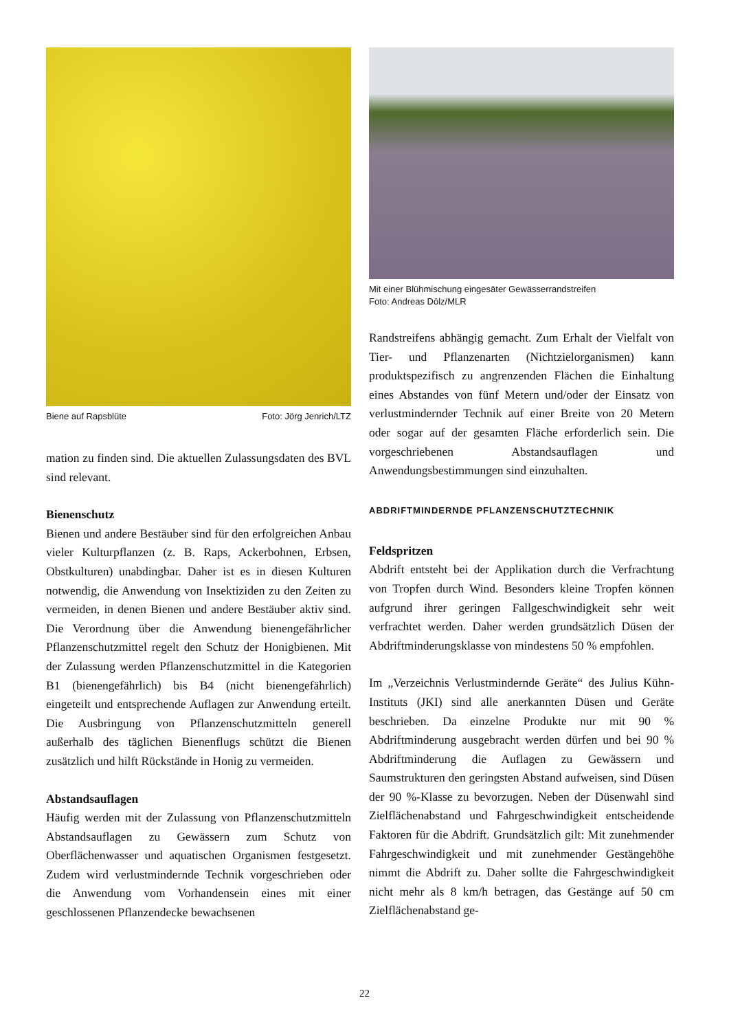Biene auf Rapsblüte Foto: Jörg Jenrich/LTZ
mation zu finden sind. Die aktuellen Zulassungsdaten des BVL sind relevant.
Bienenschutz
Bienen und andere Bestäuber sind für den erfolgreichen Anbau vieler Kulturpflanzen (z. B. Raps, Ackerbohnen, Erbsen, Obstkulturen) unabdingbar. Daher ist es in diesen Kulturen notwendig, die Anwendung von Insektiziden zu den Zeiten zu vermeiden, in denen Bienen und andere Bestäuber aktiv sind. Die Verordnung über die Anwendung bienengefährlicher Pflanzenschutzmittel regelt den Schutz der Honigbienen. Mit der Zulassung werden Pflanzenschutzmittel in die Kategorien B1 (bienengefährlich) bis B4 (nicht bienengefährlich) eingeteilt und entsprechende Auflagen zur Anwendung erteilt. Die Ausbringung von Pflanzenschutzmitteln generell außerhalb des täglichen Bienenflugs schützt die Bienen zusätzlich und hilft Rückstände in Honig zu vermeiden.
Abstandsauflagen
Häufig werden mit der Zulassung von Pflanzenschutzmitteln Abstandsauflagen zu Gewässern zum Schutz von Oberflächenwasser und aquatischen Organismen festgesetzt. Zudem wird verlustmindernde Technik vorgeschrieben oder die Anwendung vom Vorhandensein eines mit einer geschlossenen Pflanzendecke bewachsenen
Mit einer Blühmischung eingesäter Gewässerrandstreifen
Foto: Andreas Dölz/MLR
Randstreifens abhängig gemacht. Zum Erhalt der Vielfalt von Tier- und Pflanzenarten (Nichtzielorganismen) kann produktspezifisch zu angrenzenden Flächen die Einhaltung eines Abstandes von fünf Metern und/oder der Einsatz von verlustmindernder Technik auf einer Breite von 20 Metern oder sogar auf der gesamten Fläche erforderlich sein. Die vorgeschriebenen Abstandsauflagen und Anwendungsbestimmungen sind einzuhalten.
ABDRIFTMINDERNDE PFLANZENSCHUTZTECHNIK
Feldspritzen
Abdrift entsteht bei der Applikation durch die Verfrachtung von Tropfen durch Wind. Besonders kleine Tropfen können aufgrund ihrer geringen Fallgeschwindigkeit sehr weit verfrachtet werden. Daher werden grundsätzlich Düsen der Abdriftminderungsklasse von mindestens 50 % empfohlen.
Im „Verzeichnis Verlustmindernde Geräte“ des Julius Kühn-Instituts (JKI) sind alle anerkannten Düsen und Geräte beschrieben. Da einzelne Produkte nur mit 90 % Abdriftminderung ausgebracht werden dürfen und bei 90 % Abdriftminderung die Auflagen zu Gewässern und Saumstrukturen den geringsten Abstand aufweisen, sind Düsen der 90 %-Klasse zu bevorzugen. Neben der Düsenwahl sind Zielflächenabstand und Fahrgeschwindigkeit entscheidende Faktoren für die Abdrift. Grundsätzlich gilt: Mit zunehmender Fahrgeschwindigkeit und mit zunehmender Gestängehöhe nimmt die Abdrift zu. Daher sollte die Fahrgeschwindigkeit nicht mehr als 8 km/h betragen, das Gestänge auf 50 cm Zielflächenabstand ge-
22